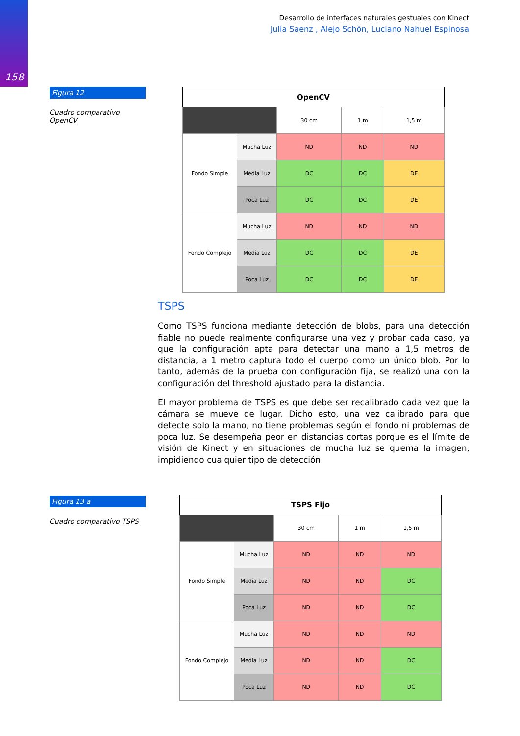158
Desarrollo de interfaces naturales gestuales con Kinect
Julia Saenz , Alejo Schön, Luciano Nahuel Espinosa
Figura 12
Cuadro comparativo OpenCV
| OpenCV | | | | |
| --- | --- | --- | --- | --- |
| | | 30 cm | 1 m | 1,5 m |
| Fondo Simple | Mucha Luz | ND | ND | ND |
| | Media Luz | DC | DC | DE |
| | Poca Luz | DC | DC | DE |
| Fondo Complejo | Mucha Luz | ND | ND | ND |
| | Media Luz | DC | DC | DE |
| | Poca Luz | DC | DC | DE |
TSPS
Como TSPS funciona mediante detección de blobs, para una detección fiable no puede realmente configurarse una vez y probar cada caso, ya que la configuración apta para detectar una mano a 1,5 metros de distancia, a 1 metro captura todo el cuerpo como un único blob. Por lo tanto, además de la prueba con configuración fija, se realizó una con la configuración del threshold ajustado para la distancia.
El mayor problema de TSPS es que debe ser recalibrado cada vez que la cámara se mueve de lugar. Dicho esto, una vez calibrado para que detecte solo la mano, no tiene problemas según el fondo ni problemas de poca luz. Se desempeña peor en distancias cortas porque es el límite de visión de Kinect y en situaciones de mucha luz se quema la imagen, impidiendo cualquier tipo de detección
Figura 13 a
Cuadro comparativo TSPS
| TSPS Fijo | | | | |
| --- | --- | --- | --- | --- |
| | | 30 cm | 1 m | 1,5 m |
| Fondo Simple | Mucha Luz | ND | ND | ND |
| | Media Luz | ND | ND | DC |
| | Poca Luz | ND | ND | DC |
| Fondo Complejo | Mucha Luz | ND | ND | ND |
| | Media Luz | ND | ND | DC |
| | Poca Luz | ND | ND | DC |